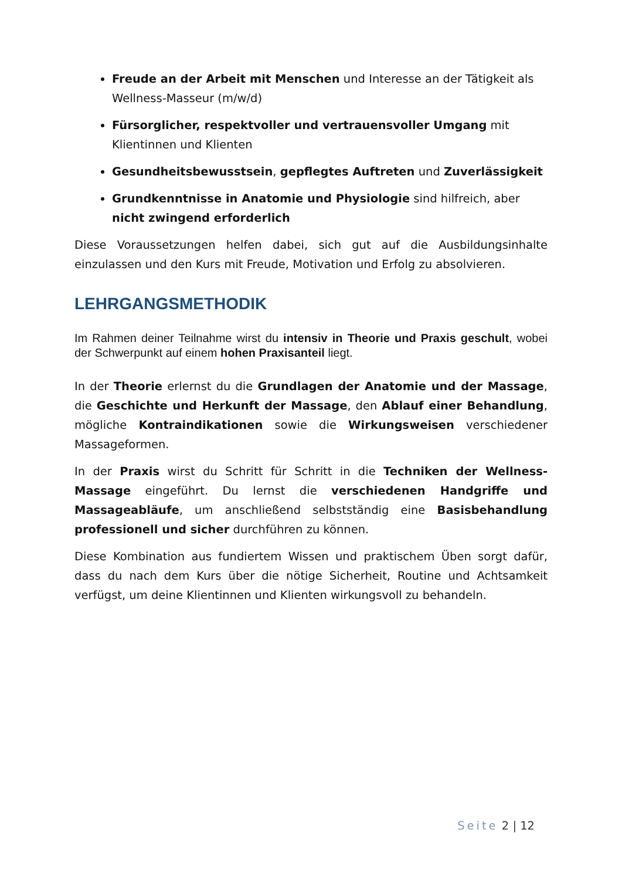Freude an der Arbeit mit Menschen und Interesse an der Tätigkeit als Wellness-Masseur (m/w/d)
Fürsorglicher, respektvoller und vertrauensvoller Umgang mit Klientinnen und Klienten
Gesundheitsbewusstsein, gepflegtes Auftreten und Zuverlässigkeit
Grundkenntnisse in Anatomie und Physiologie sind hilfreich, aber nicht zwingend erforderlich
Diese Voraussetzungen helfen dabei, sich gut auf die Ausbildungsinhalte einzulassen und den Kurs mit Freude, Motivation und Erfolg zu absolvieren.
LEHRGANGSMETHODIK
Im Rahmen deiner Teilnahme wirst du intensiv in Theorie und Praxis geschult, wobei der Schwerpunkt auf einem hohen Praxisanteil liegt.
In der Theorie erlernst du die Grundlagen der Anatomie und der Massage, die Geschichte und Herkunft der Massage, den Ablauf einer Behandlung, mögliche Kontraindikationen sowie die Wirkungsweisen verschiedener Massageformen.
In der Praxis wirst du Schritt für Schritt in die Techniken der Wellness-Massage eingeführt. Du lernst die verschiedenen Handgriffe und Massageabläufe, um anschließend selbstständig eine Basisbehandlung professionell und sicher durchführen zu können.
Diese Kombination aus fundiertem Wissen und praktischem Üben sorgt dafür, dass du nach dem Kurs über die nötige Sicherheit, Routine und Achtsamkeit verfügst, um deine Klientinnen und Klienten wirkungsvoll zu behandeln.
Seite 2 | 12